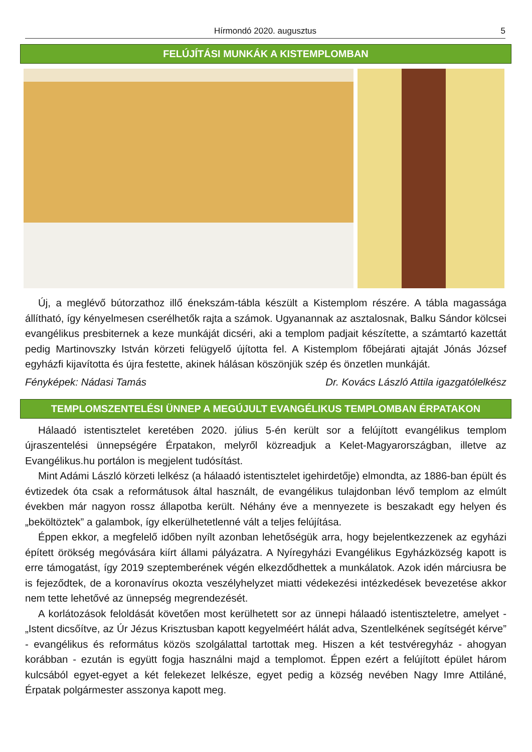Hírmondó 2020. augusztus
5
FELÚJÍTÁSI MUNKÁK A KISTEMPLOMBAN
Új, a meglévő bútorzathoz illő énekszám-tábla készült a Kistemplom részére. A tábla magassága állítható, így kényelmesen cserélhetők rajta a számok. Ugyanannak az asztalosnak, Balku Sándor kölcsei evangélikus presbiternek a keze munkáját dicséri, aki a templom padjait készítette, a számtartó kazettát pedig Martinovszky István körzeti felügyelő újította fel. A Kistemplom főbejárati ajtaját Jónás József egyházfi kijavította és újra festette, akinek hálásan köszönjük szép és önzetlen munkáját.
Fényképek: Nádasi Tamás Dr. Kovács László Attila igazgatólelkész
TEMPLOMSZENTELÉSI ÜNNEP A MEGÚJULT EVANGÉLIKUS TEMPLOMBAN ÉRPATAKON
Hálaadó istentisztelet keretében 2020. július 5-én került sor a felújított evangélikus templom újraszentelési ünnepségére Érpatakon, melyről közreadjuk a Kelet-Magyarországban, illetve az Evangélikus.hu portálon is megjelent tudósítást.
Mint Adámi László körzeti lelkész (a hálaadó istentisztelet igehirdetője) elmondta, az 1886-ban épült és évtizedek óta csak a reformátusok által használt, de evangélikus tulajdonban lévő templom az elmúlt években már nagyon rossz állapotba került. Néhány éve a mennyezete is beszakadt egy helyen és „beköltöztek” a galambok, így elkerülhetetlenné vált a teljes felújítása.
Éppen ekkor, a megfelelő időben nyílt azonban lehetőségük arra, hogy bejelentkezzenek az egyházi épített örökség megóvására kiírt állami pályázatra. A Nyíregyházi Evangélikus Egyházközség kapott is erre támogatást, így 2019 szeptemberének végén elkezdődhettek a munkálatok. Azok idén márciusra be is fejeződtek, de a koronavírus okozta veszélyhelyzet miatti védekezési intézkedések bevezetése akkor nem tette lehetővé az ünnepség megrendezését.
A korlátozások feloldását követően most kerülhetett sor az ünnepi hálaadó istentiszteletre, amelyet - „Istent dicsőítve, az Úr Jézus Krisztusban kapott kegyelméért hálát adva, Szentlelkének segítségét kérve” - evangélikus és református közös szolgálattal tartottak meg. Hiszen a két testvéregyház - ahogyan korábban - ezután is együtt fogja használni majd a templomot. Éppen ezért a felújított épület három kulcsából egyet-egyet a két felekezet lelkésze, egyet pedig a község nevében Nagy Imre Attiláné, Érpatak polgármester asszonya kapott meg.